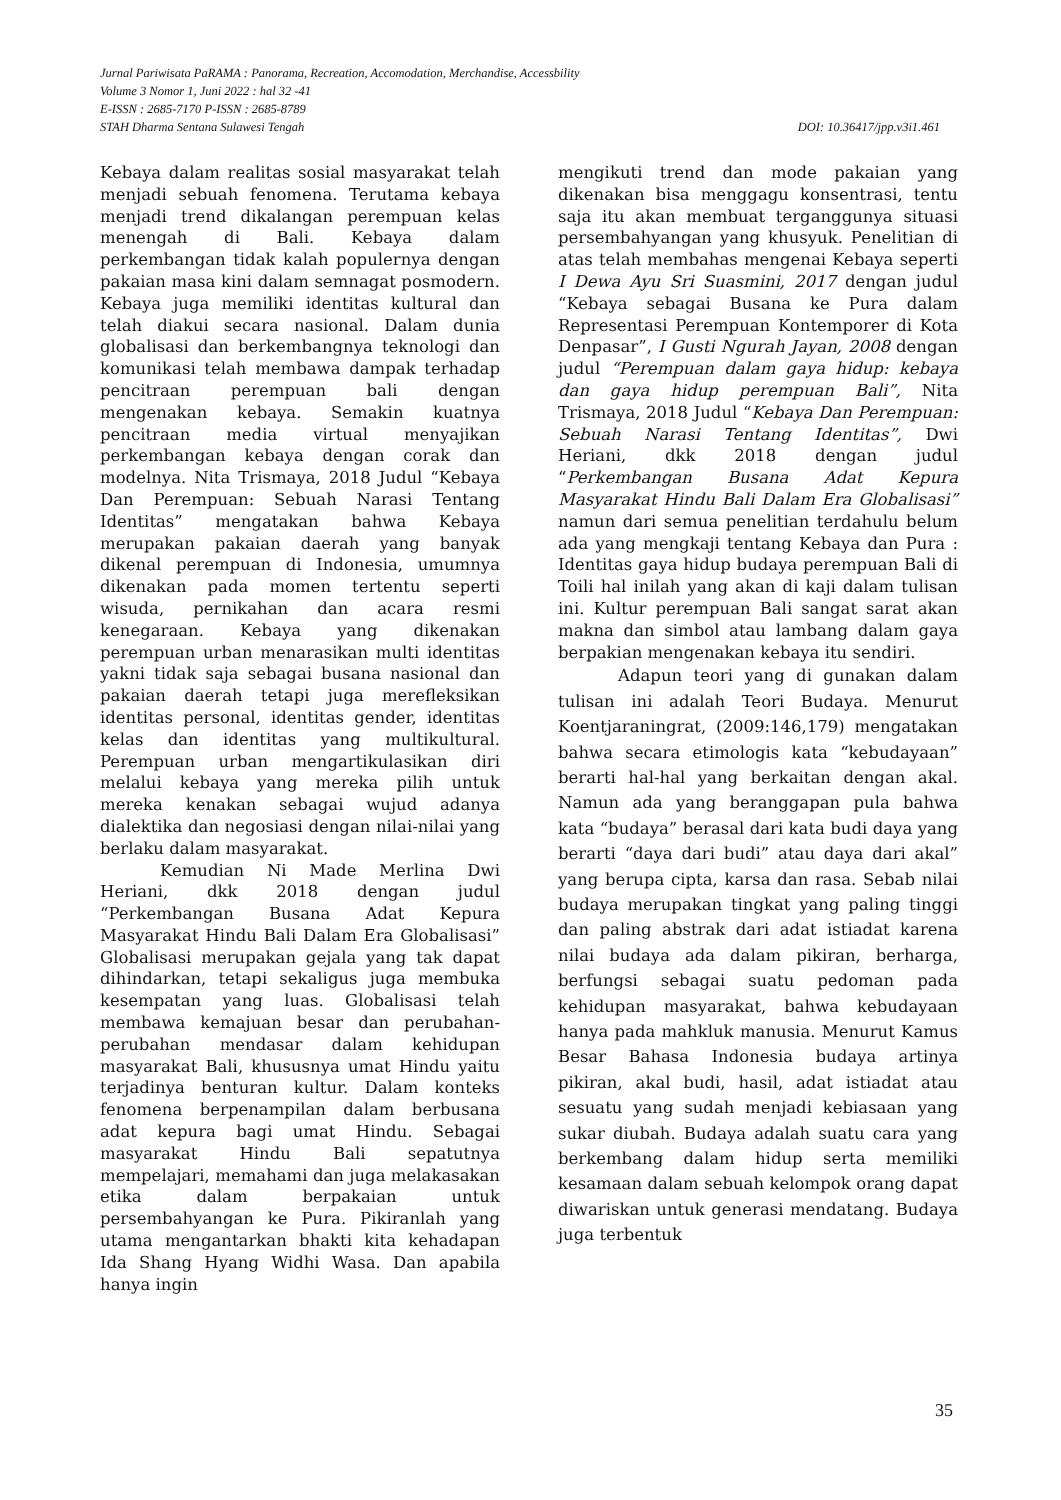Jurnal Pariwisata PaRAMA : Panorama, Recreation, Accomodation, Merchandise, Accessbility
Volume 3 Nomor 1, Juni 2022 : hal 32 -41
E-ISSN : 2685-7170 P-ISSN : 2685-8789
STAH Dharma Sentana Sulawesi Tengah DOI: 10.36417/jpp.v3i1.461
Kebaya dalam realitas sosial masyarakat telah menjadi sebuah fenomena. Terutama kebaya menjadi trend dikalangan perempuan kelas menengah di Bali. Kebaya dalam perkembangan tidak kalah populernya dengan pakaian masa kini dalam semnagat posmodern. Kebaya juga memiliki identitas kultural dan telah diakui secara nasional. Dalam dunia globalisasi dan berkembangnya teknologi dan komunikasi telah membawa dampak terhadap pencitraan perempuan bali dengan mengenakan kebaya. Semakin kuatnya pencitraan media virtual menyajikan perkembangan kebaya dengan corak dan modelnya. Nita Trismaya, 2018 Judul “Kebaya Dan Perempuan: Sebuah Narasi Tentang Identitas” mengatakan bahwa Kebaya merupakan pakaian daerah yang banyak dikenal perempuan di Indonesia, umumnya dikenakan pada momen tertentu seperti wisuda, pernikahan dan acara resmi kenegaraan. Kebaya yang dikenakan perempuan urban menarasikan multi identitas yakni tidak saja sebagai busana nasional dan pakaian daerah tetapi juga merefleksikan identitas personal, identitas gender, identitas kelas dan identitas yang multikultural. Perempuan urban mengartikulasikan diri melalui kebaya yang mereka pilih untuk mereka kenakan sebagai wujud adanya dialektika dan negosiasi dengan nilai-nilai yang berlaku dalam masyarakat.
Kemudian Ni Made Merlina Dwi Heriani, dkk 2018 dengan judul “Perkembangan Busana Adat Kepura Masyarakat Hindu Bali Dalam Era Globalisasi” Globalisasi merupakan gejala yang tak dapat dihindarkan, tetapi sekaligus juga membuka kesempatan yang luas. Globalisasi telah membawa kemajuan besar dan perubahan-perubahan mendasar dalam kehidupan masyarakat Bali, khususnya umat Hindu yaitu terjadinya benturan kultur. Dalam konteks fenomena berpenampilan dalam berbusana adat kepura bagi umat Hindu. Sebagai masyarakat Hindu Bali sepatutnya mempelajari, memahami dan juga melakasakan etika dalam berpakaian untuk persembahyangan ke Pura. Pikiranlah yang utama mengantarkan bhakti kita kehadapan Ida Shang Hyang Widhi Wasa. Dan apabila hanya ingin
mengikuti trend dan mode pakaian yang dikenakan bisa menggagu konsentrasi, tentu saja itu akan membuat terganggunya situasi persembahyangan yang khusyuk. Penelitian di atas telah membahas mengenai Kebaya seperti I Dewa Ayu Sri Suasmini, 2017 dengan judul “Kebaya sebagai Busana ke Pura dalam Representasi Perempuan Kontemporer di Kota Denpasar”, I Gusti Ngurah Jayan, 2008 dengan judul “Perempuan dalam gaya hidup: kebaya dan gaya hidup perempuan Bali”, Nita Trismaya, 2018 Judul “Kebaya Dan Perempuan: Sebuah Narasi Tentang Identitas”, Dwi Heriani, dkk 2018 dengan judul “Perkembangan Busana Adat Kepura Masyarakat Hindu Bali Dalam Era Globalisasi” namun dari semua penelitian terdahulu belum ada yang mengkaji tentang Kebaya dan Pura : Identitas gaya hidup budaya perempuan Bali di Toili hal inilah yang akan di kaji dalam tulisan ini. Kultur perempuan Bali sangat sarat akan makna dan simbol atau lambang dalam gaya berpakian mengenakan kebaya itu sendiri.
Adapun teori yang di gunakan dalam tulisan ini adalah Teori Budaya. Menurut Koentjaraningrat, (2009:146,179) mengatakan bahwa secara etimologis kata “kebudayaan” berarti hal-hal yang berkaitan dengan akal. Namun ada yang beranggapan pula bahwa kata “budaya” berasal dari kata budi daya yang berarti “daya dari budi” atau daya dari akal” yang berupa cipta, karsa dan rasa. Sebab nilai budaya merupakan tingkat yang paling tinggi dan paling abstrak dari adat istiadat karena nilai budaya ada dalam pikiran, berharga, berfungsi sebagai suatu pedoman pada kehidupan masyarakat, bahwa kebudayaan hanya pada mahkluk manusia. Menurut Kamus Besar Bahasa Indonesia budaya artinya pikiran, akal budi, hasil, adat istiadat atau sesuatu yang sudah menjadi kebiasaan yang sukar diubah. Budaya adalah suatu cara yang berkembang dalam hidup serta memiliki kesamaan dalam sebuah kelompok orang dapat diwariskan untuk generasi mendatang. Budaya juga terbentuk
35